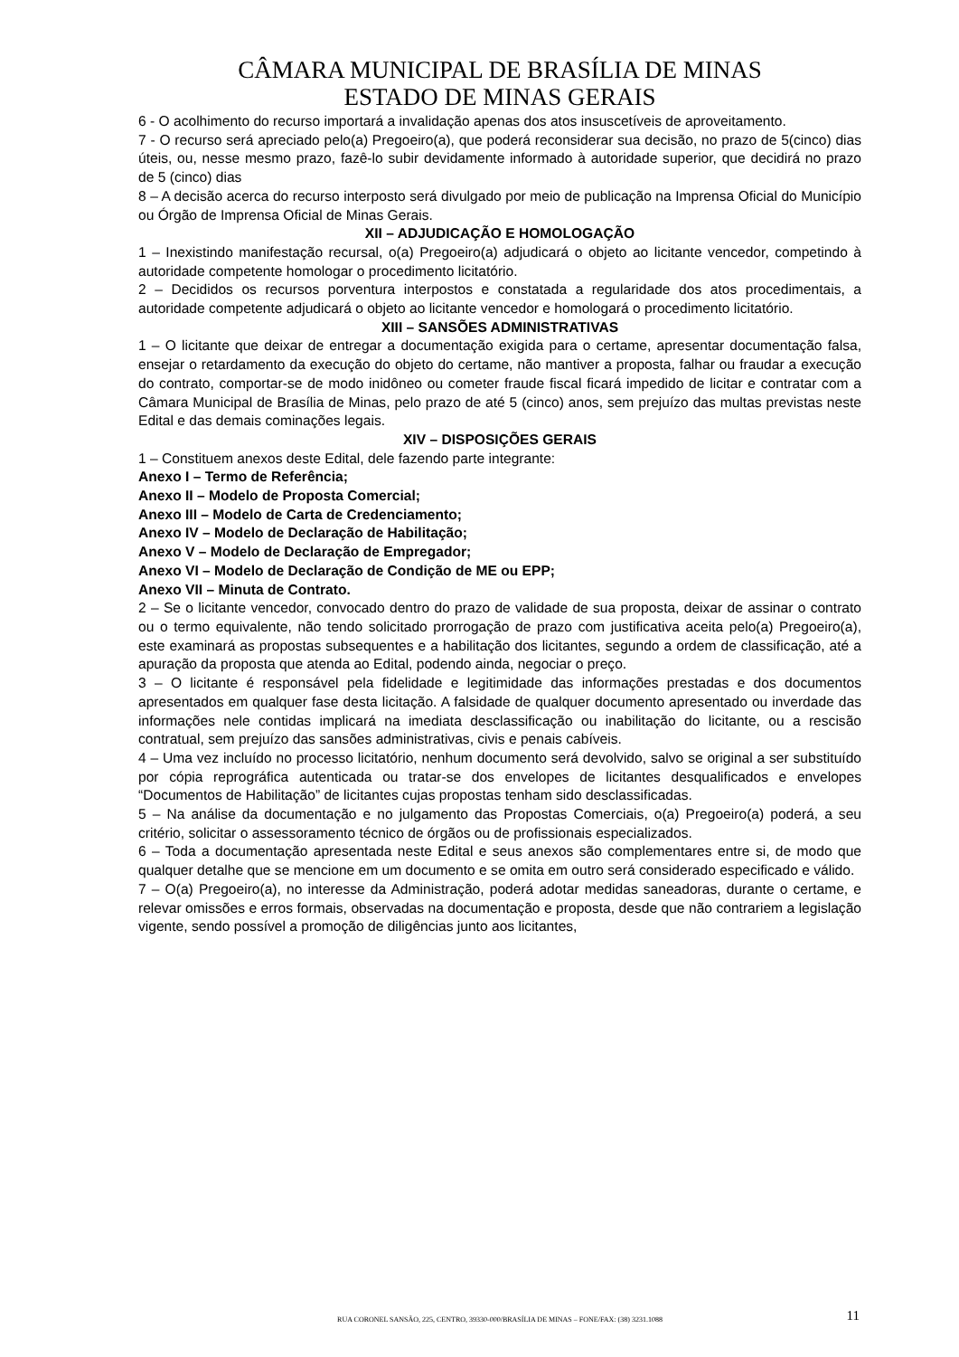CÂMARA MUNICIPAL DE BRASÍLIA DE MINAS
ESTADO DE MINAS GERAIS
6 - O acolhimento do recurso importará a invalidação apenas dos atos insuscetíveis de aproveitamento.
7 - O recurso será apreciado pelo(a) Pregoeiro(a), que poderá reconsiderar sua decisão, no prazo de 5(cinco) dias úteis, ou, nesse mesmo prazo, fazê-lo subir devidamente informado à autoridade superior, que decidirá no prazo de 5 (cinco) dias
8 – A decisão acerca do recurso interposto será divulgado por meio de publicação na Imprensa Oficial do Município ou Órgão de Imprensa Oficial de Minas Gerais.
XII – ADJUDICAÇÃO E HOMOLOGAÇÃO
1 – Inexistindo manifestação recursal, o(a) Pregoeiro(a) adjudicará o objeto ao licitante vencedor, competindo à autoridade competente homologar o procedimento licitatório.
2 – Decididos os recursos porventura interpostos e constatada a regularidade dos atos procedimentais, a autoridade competente adjudicará o objeto ao licitante vencedor e homologará o procedimento licitatório.
XIII – SANSÕES ADMINISTRATIVAS
1 – O licitante que deixar de entregar a documentação exigida para o certame, apresentar documentação falsa, ensejar o retardamento da execução do objeto do certame, não mantiver a proposta, falhar ou fraudar a execução do contrato, comportar-se de modo inidôneo ou cometer fraude fiscal ficará impedido de licitar e contratar com a Câmara Municipal de Brasília de Minas, pelo prazo de até 5 (cinco) anos, sem prejuízo das multas previstas neste Edital e das demais cominações legais.
XIV – DISPOSIÇÕES GERAIS
1 – Constituem anexos deste Edital, dele fazendo parte integrante:
Anexo I – Termo de Referência;
Anexo II – Modelo de Proposta Comercial;
Anexo III – Modelo de Carta de Credenciamento;
Anexo IV – Modelo de Declaração de Habilitação;
Anexo V – Modelo de Declaração de Empregador;
Anexo VI – Modelo de Declaração de Condição de ME ou EPP;
Anexo VII – Minuta de Contrato.
2 – Se o licitante vencedor, convocado dentro do prazo de validade de sua proposta, deixar de assinar o contrato ou o termo equivalente, não tendo solicitado prorrogação de prazo com justificativa aceita pelo(a) Pregoeiro(a), este examinará as propostas subsequentes e a habilitação dos licitantes, segundo a ordem de classificação, até a apuração da proposta que atenda ao Edital, podendo ainda, negociar o preço.
3 – O licitante é responsável pela fidelidade e legitimidade das informações prestadas e dos documentos apresentados em qualquer fase desta licitação. A falsidade de qualquer documento apresentado ou inverdade das informações nele contidas implicará na imediata desclassificação ou inabilitação do licitante, ou a rescisão contratual, sem prejuízo das sansões administrativas, civis e penais cabíveis.
4 – Uma vez incluído no processo licitatório, nenhum documento será devolvido, salvo se original a ser substituído por cópia reprográfica autenticada ou tratar-se dos envelopes de licitantes desqualificados e envelopes “Documentos de Habilitação” de licitantes cujas propostas tenham sido desclassificadas.
5 – Na análise da documentação e no julgamento das Propostas Comerciais, o(a) Pregoeiro(a) poderá, a seu critério, solicitar o assessoramento técnico de órgãos ou de profissionais especializados.
6 – Toda a documentação apresentada neste Edital e seus anexos são complementares entre si, de modo que qualquer detalhe que se mencione em um documento e se omita em outro será considerado especificado e válido.
7 – O(a) Pregoeiro(a), no interesse da Administração, poderá adotar medidas saneadoras, durante o certame, e relevar omissões e erros formais, observadas na documentação e proposta, desde que não contrariem a legislação vigente, sendo possível a promoção de diligências junto aos licitantes,
RUA CORONEL SANSÃO, 225, CENTRO, 39330-000/BRASÍLIA DE MINAS – FONE/FAX: (38) 3231.1088
11